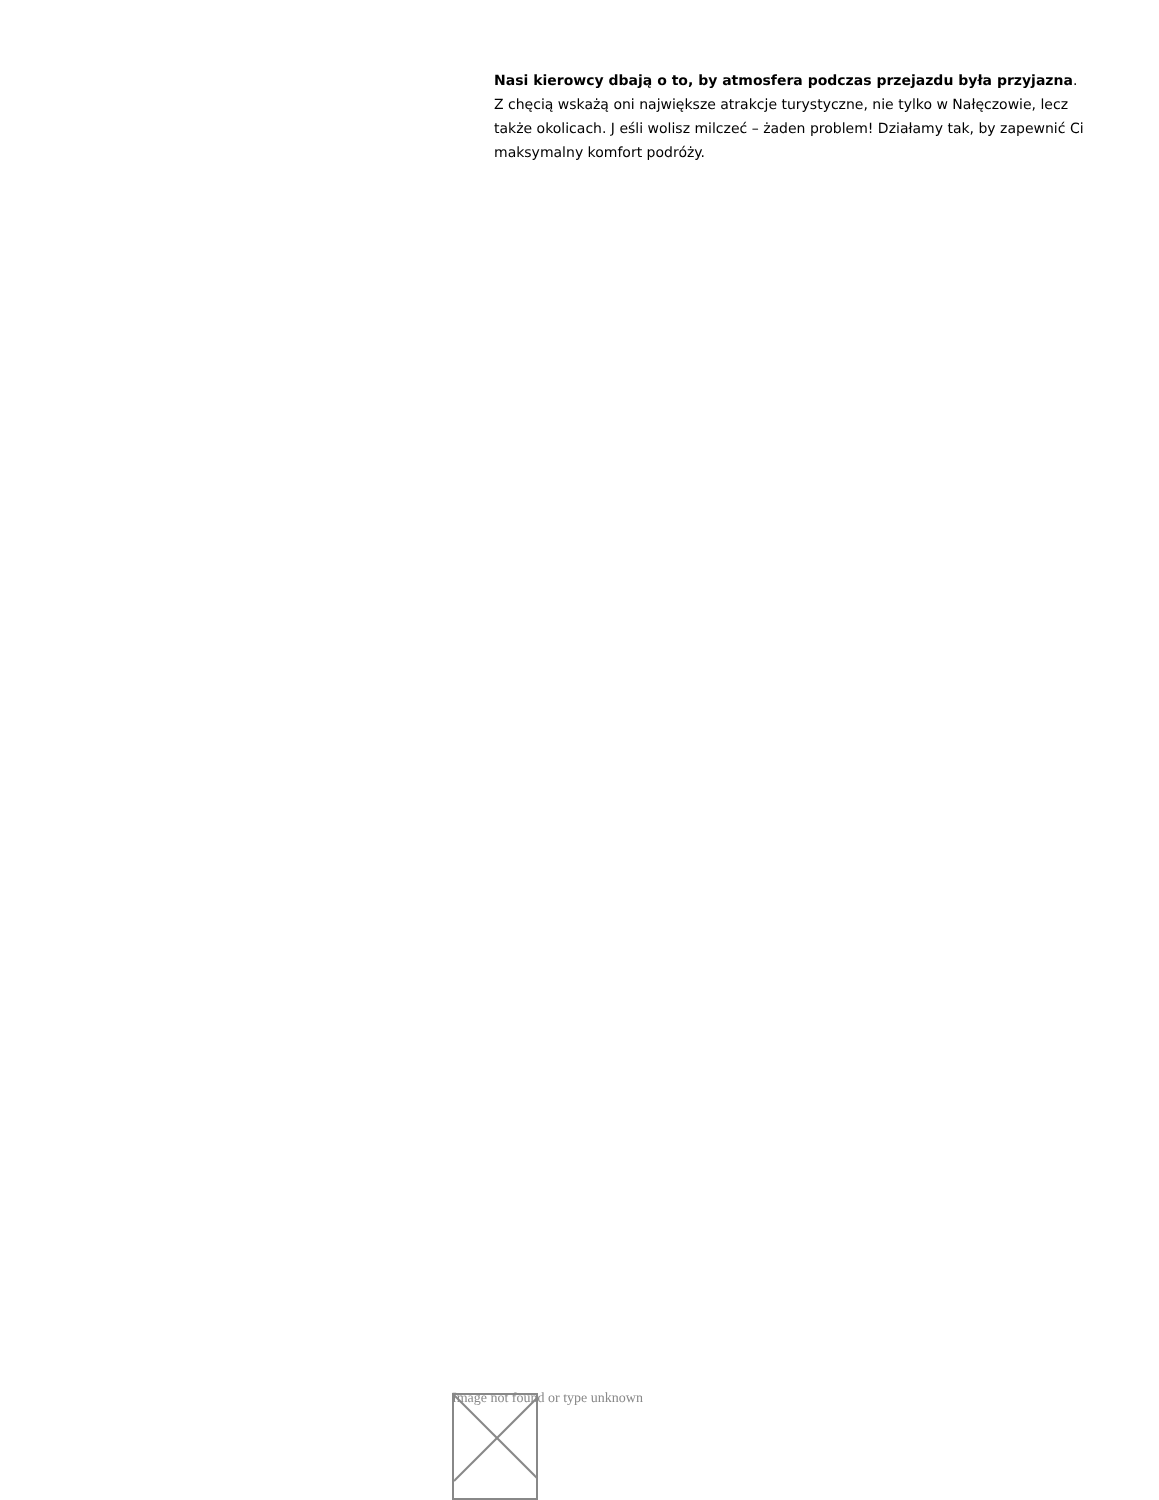Nasi kierowcy dbają o to, by atmosfera podczas przejazdu była przyjazna. Z chęcią wskażą oni największe atrakcje turystyczne, nie tylko w Nałęczowie, lecz także okolicach. J eśli wolisz milczeć – żaden problem! Działamy tak, by zapewnić Ci maksymalny komfort podróży.
Image not found or type unknown